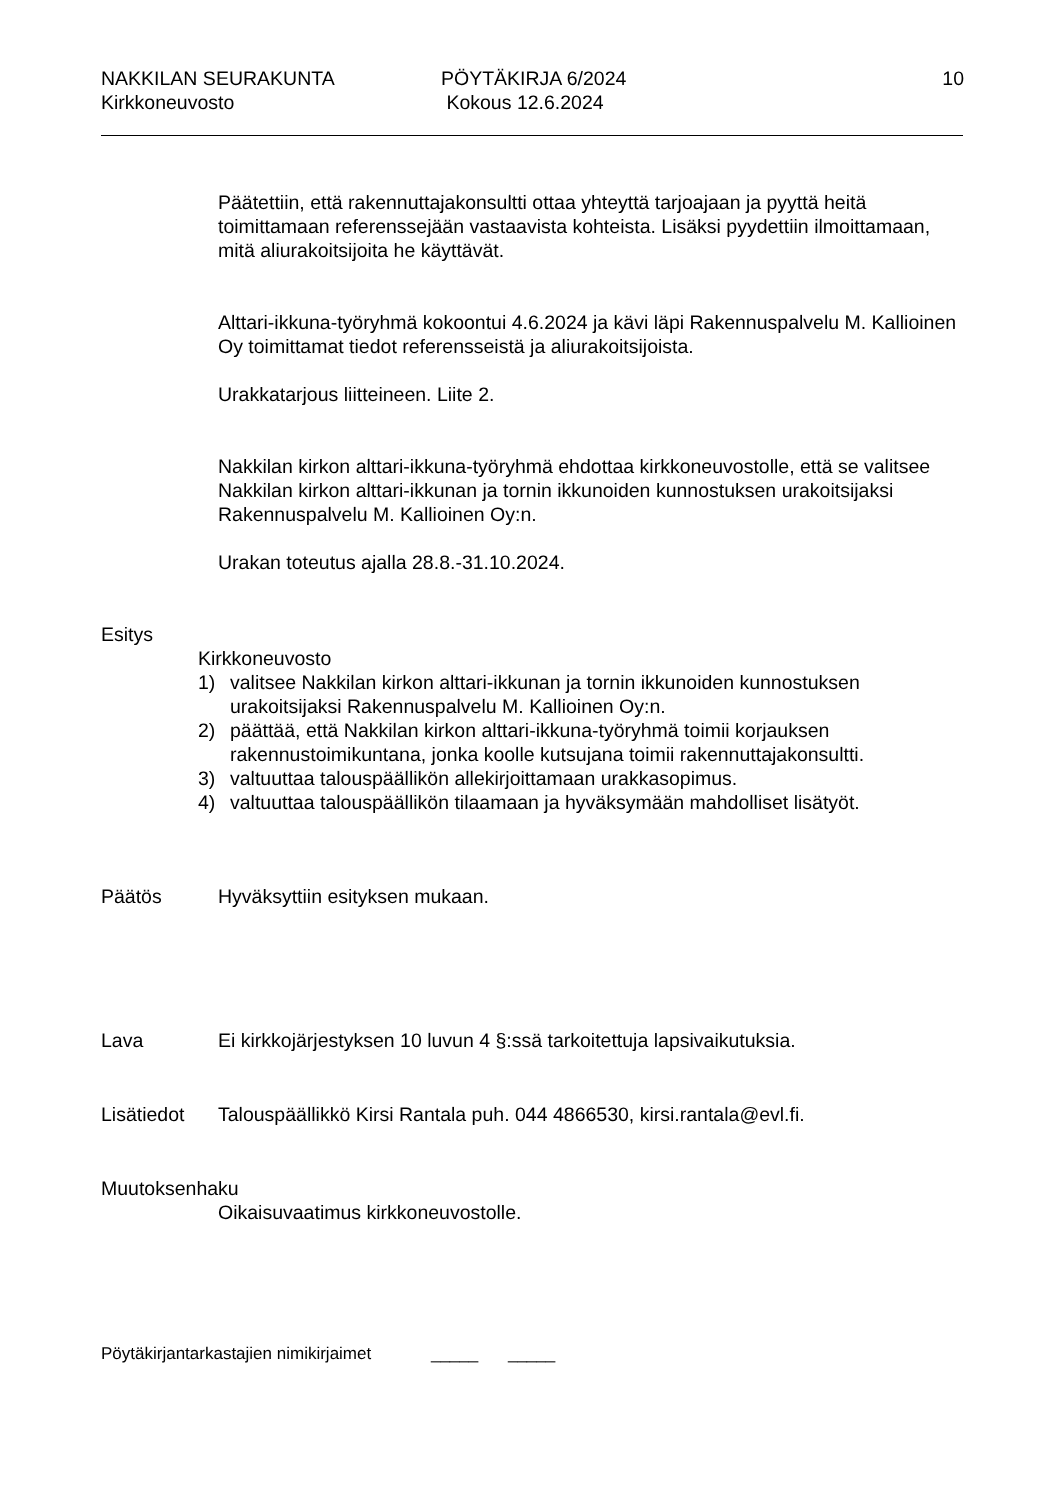NAKKILAN SEURAKUNTA
Kirkkoneuvosto
PÖYTÄKIRJA 6/2024
Kokous 12.6.2024
10
Päätettiin, että rakennuttajakonsultti ottaa yhteyttä tarjoajaan ja pyyttä heitä toimittamaan referenssejään vastaavista kohteista. Lisäksi pyydettiin ilmoittamaan, mitä aliurakoitsijoita he käyttävät.
Alttari-ikkuna-työryhmä kokoontui 4.6.2024 ja kävi läpi Rakennuspalvelu M. Kallioinen Oy toimittamat tiedot referensseistä ja aliurakoitsijoista.
Urakkatarjous liitteineen. Liite 2.
Nakkilan kirkon alttari-ikkuna-työryhmä ehdottaa kirkkoneuvostolle, että se valitsee Nakkilan kirkon alttari-ikkunan ja tornin ikkunoiden kunnostuksen urakoitsijaksi Rakennuspalvelu M. Kallioinen Oy:n.
Urakan toteutus ajalla 28.8.-31.10.2024.
Esitys
Kirkkoneuvosto
1) valitsee Nakkilan kirkon alttari-ikkunan ja tornin ikkunoiden kunnostuksen urakoitsijaksi Rakennuspalvelu M. Kallioinen Oy:n.
2) päättää, että Nakkilan kirkon alttari-ikkuna-työryhmä toimii korjauksen rakennustoimikuntana, jonka koolle kutsujana toimii rakennuttajakonsultti.
3) valtuuttaa talouspäällikön allekirjoittamaan urakkasopimus.
4) valtuuttaa talouspäällikön tilaamaan ja hyväksymään mahdolliset lisätyöt.
Päätös Hyväksyttiin esityksen mukaan.
Lava Ei kirkkojärjestyksen 10 luvun 4 §:ssä tarkoitettuja lapsivaikutuksia.
Lisätiedot Talouspäällikkö Kirsi Rantala puh. 044 4866530, kirsi.rantala@evl.fi.
Muutoksenhaku
Oikaisuvaatimus kirkkoneuvostolle.
Pöytäkirjantarkastajien nimikirjaimet _____ _____